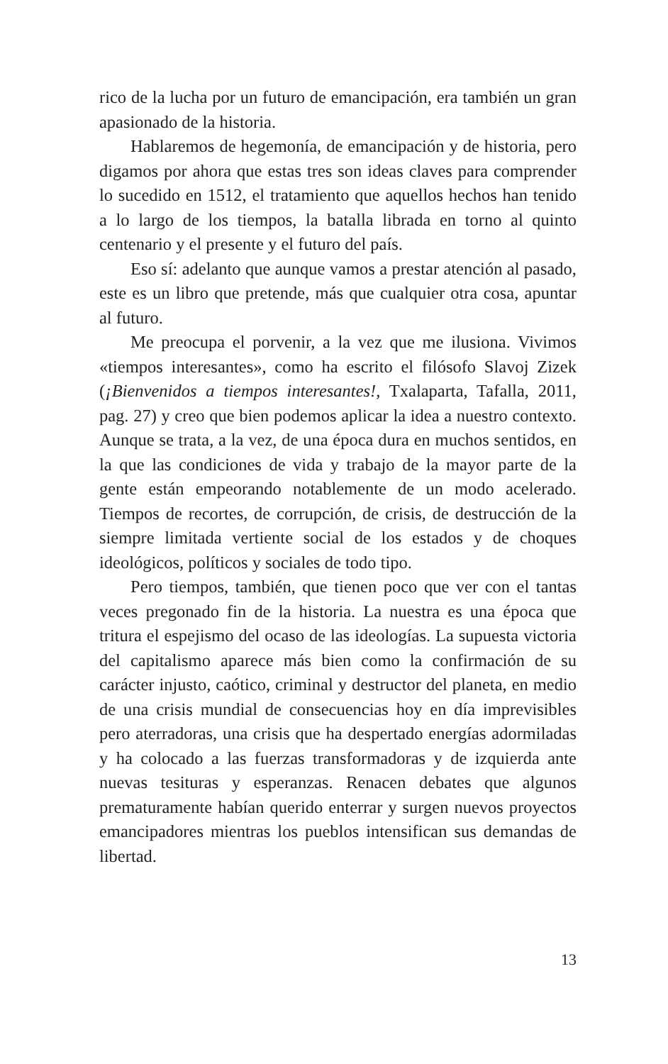rico de la lucha por un futuro de emancipación, era también un gran apasionado de la historia.
Hablaremos de hegemonía, de emancipación y de historia, pero digamos por ahora que estas tres son ideas claves para comprender lo sucedido en 1512, el tratamiento que aquellos hechos han tenido a lo largo de los tiempos, la batalla librada en torno al quinto centenario y el presente y el futuro del país.
Eso sí: adelanto que aunque vamos a prestar atención al pasado, este es un libro que pretende, más que cualquier otra cosa, apuntar al futuro.
Me preocupa el porvenir, a la vez que me ilusiona. Vivimos «tiempos interesantes», como ha escrito el filósofo Slavoj Zizek (¡Bienvenidos a tiempos interesantes!, Txalaparta, Tafalla, 2011, pag. 27) y creo que bien podemos aplicar la idea a nuestro contexto. Aunque se trata, a la vez, de una época dura en muchos sentidos, en la que las condiciones de vida y trabajo de la mayor parte de la gente están empeorando notablemente de un modo acelerado. Tiempos de recortes, de corrupción, de crisis, de destrucción de la siempre limitada vertiente social de los estados y de choques ideológicos, políticos y sociales de todo tipo.
Pero tiempos, también, que tienen poco que ver con el tantas veces pregonado fin de la historia. La nuestra es una época que tritura el espejismo del ocaso de las ideologías. La supuesta victoria del capitalismo aparece más bien como la confirmación de su carácter injusto, caótico, criminal y destructor del planeta, en medio de una crisis mundial de consecuencias hoy en día imprevisibles pero aterradoras, una crisis que ha despertado energías adormiladas y ha colocado a las fuerzas transformadoras y de izquierda ante nuevas tesituras y esperanzas. Renacen debates que algunos prematuramente habían querido enterrar y surgen nuevos proyectos emancipadores mientras los pueblos intensifican sus demandas de libertad.
13